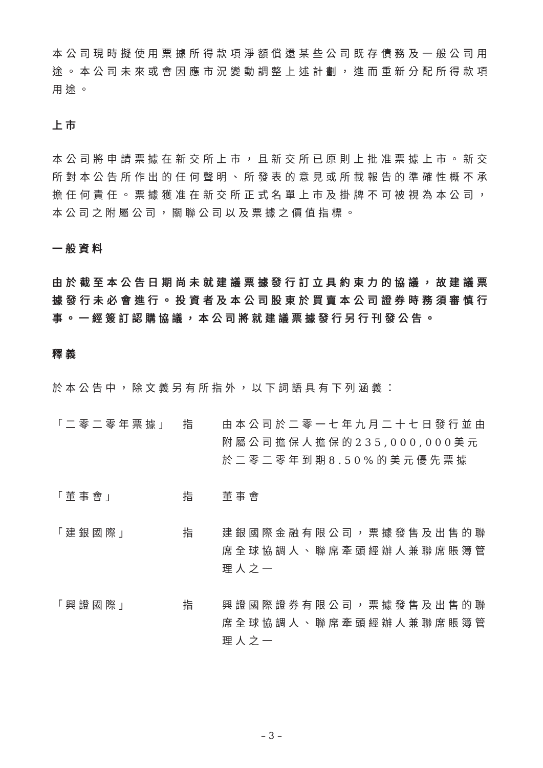本公司現時擬使用票據所得款項淨額償還某些公司既存債務及一般公司用途。本公司未來或會因應市況變動調整上述計劃，進而重新分配所得款項用途。
上市
本公司將申請票據在新交所上市，且新交所已原則上批准票據上市。新交所對本公告所作出的任何聲明、所發表的意見或所載報告的準確性概不承擔任何責任。票據獲准在新交所正式名單上市及掛牌不可被視為本公司，本公司之附屬公司，關聯公司以及票據之價值指標。
一般資料
由於截至本公告日期尚未就建議票據發行訂立具約束力的協議，故建議票據發行未必會進行。投資者及本公司股東於買賣本公司證券時務須審慎行事。一經簽訂認購協議，本公司將就建議票據發行另行刊發公告。
釋義
於本公告中，除文義另有所指外，以下詞語具有下列涵義：
| 「二零二零年票據」 | 指 | 由本公司於二零一七年九月二十七日發行並由附屬公司擔保人擔保的235,000,000美元於二零二零年到期8.50%的美元優先票據 |
| 「董事會」 | 指 | 董事會 |
| 「建銀國際」 | 指 | 建銀國際金融有限公司，票據發售及出售的聯席全球協調人、聯席牽頭經辦人兼聯席賬簿管理人之一 |
| 「興證國際」 | 指 | 興證國際證券有限公司，票據發售及出售的聯席全球協調人、聯席牽頭經辦人兼聯席賬簿管理人之一 |
– 3 –